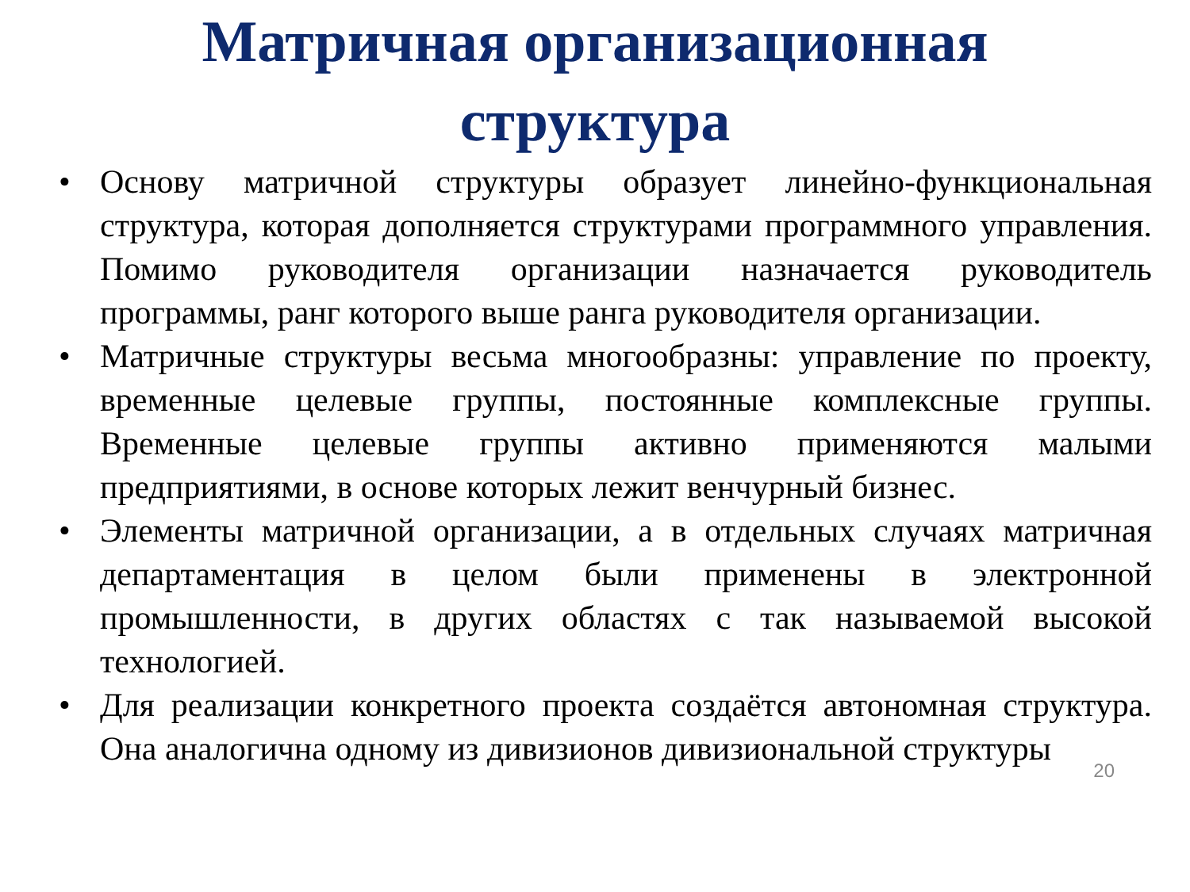Матричная организационная
структура
• Основу матричной структуры образует линейно-функциональная структура, которая дополняется структурами программного управления. Помимо руководителя организации назначается руководитель программы, ранг которого выше ранга руководителя организации.
• Матричные структуры весьма многообразны: управление по проекту, временные целевые группы, постоянные комплексные группы. Временные целевые группы активно применяются малыми предприятиями, в основе которых лежит венчурный бизнес.
• Элементы матричной организации, а в отдельных случаях матричная департаментация в целом были применены в электронной промышленности, в других областях с так называемой высокой технологией.
• Для реализации конкретного проекта создаётся автономная структура. Она аналогична одному из дивизионов дивизиональной структуры
20